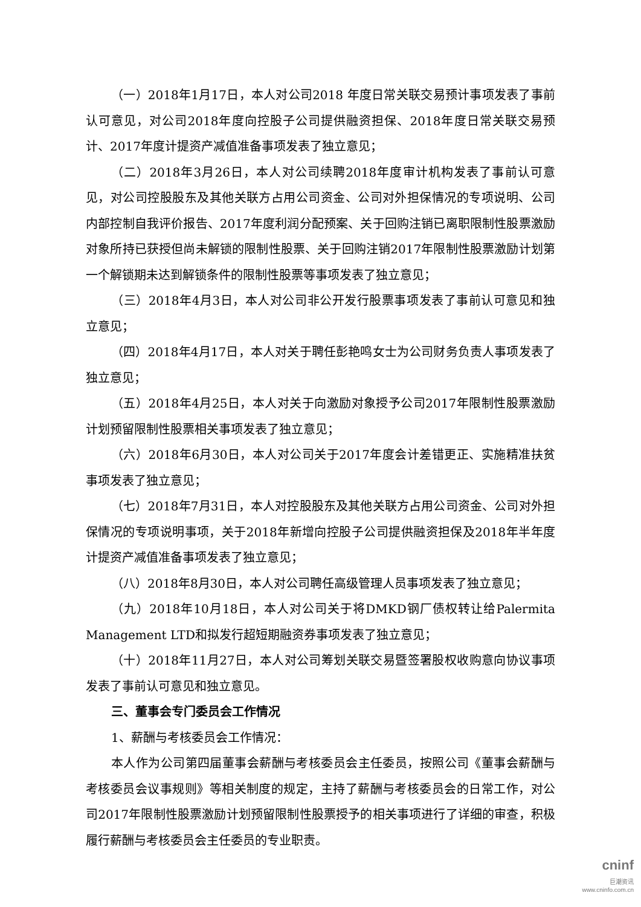（一）2018年1月17日，本人对公司2018 年度日常关联交易预计事项发表了事前认可意见，对公司2018年度向控股子公司提供融资担保、2018年度日常关联交易预计、2017年度计提资产减值准备事项发表了独立意见；
（二）2018年3月26日，本人对公司续聘2018年度审计机构发表了事前认可意见，对公司控股股东及其他关联方占用公司资金、公司对外担保情况的专项说明、公司内部控制自我评价报告、2017年度利润分配预案、关于回购注销已离职限制性股票激励对象所持已获授但尚未解锁的限制性股票、关于回购注销2017年限制性股票激励计划第一个解锁期未达到解锁条件的限制性股票等事项发表了独立意见；
（三）2018年4月3日，本人对公司非公开发行股票事项发表了事前认可意见和独立意见；
（四）2018年4月17日，本人对关于聘任彭艳鸣女士为公司财务负责人事项发表了独立意见；
（五）2018年4月25日，本人对关于向激励对象授予公司2017年限制性股票激励计划预留限制性股票相关事项发表了独立意见；
（六）2018年6月30日，本人对公司关于2017年度会计差错更正、实施精准扶贫事项发表了独立意见；
（七）2018年7月31日，本人对控股股东及其他关联方占用公司资金、公司对外担保情况的专项说明事项，关于2018年新增向控股子公司提供融资担保及2018年半年度计提资产减值准备事项发表了独立意见；
（八）2018年8月30日，本人对公司聘任高级管理人员事项发表了独立意见；
（九）2018年10月18日，本人对公司关于将DMKD钢厂债权转让给Palermita Management LTD和拟发行超短期融资券事项发表了独立意见；
（十）2018年11月27日，本人对公司筹划关联交易暨签署股权收购意向协议事项发表了事前认可意见和独立意见。
三、董事会专门委员会工作情况
1、薪酬与考核委员会工作情况：
本人作为公司第四届董事会薪酬与考核委员会主任委员，按照公司《董事会薪酬与考核委员会议事规则》等相关制度的规定，主持了薪酬与考核委员会的日常工作，对公司2017年限制性股票激励计划预留限制性股票授予的相关事项进行了详细的审查，积极履行薪酬与考核委员会主任委员的专业职责。
cninf
巨潮资讯
www.cninfo.com.cn